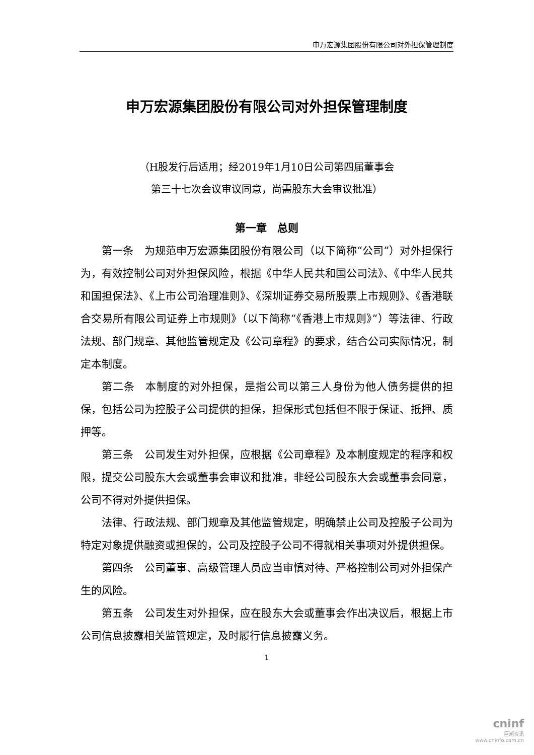申万宏源集团股份有限公司对外担保管理制度
申万宏源集团股份有限公司对外担保管理制度
（H股发行后适用；经2019年1月10日公司第四届董事会
第三十七次会议审议同意，尚需股东大会审议批准）
第一章　总则
第一条　为规范申万宏源集团股份有限公司（以下简称“公司”）对外担保行为，有效控制公司对外担保风险，根据《中华人民共和国公司法》、《中华人民共和国担保法》、《上市公司治理准则》、《深圳证券交易所股票上市规则》、《香港联合交易所有限公司证券上市规则》（以下简称“《香港上市规则》”）等法律、行政法规、部门规章、其他监管规定及《公司章程》的要求，结合公司实际情况，制定本制度。
第二条　本制度的对外担保，是指公司以第三人身份为他人债务提供的担保，包括公司为控股子公司提供的担保，担保形式包括但不限于保证、抵押、质押等。
第三条　公司发生对外担保，应根据《公司章程》及本制度规定的程序和权限，提交公司股东大会或董事会审议和批准，非经公司股东大会或董事会同意，公司不得对外提供担保。
法律、行政法规、部门规章及其他监管规定，明确禁止公司及控股子公司为特定对象提供融资或担保的，公司及控股子公司不得就相关事项对外提供担保。
第四条　公司董事、高级管理人员应当审慎对待、严格控制公司对外担保产生的风险。
第五条　公司发生对外担保，应在股东大会或董事会作出决议后，根据上市公司信息披露相关监管规定，及时履行信息披露义务。
1
cninf
巨潮资讯
www.cninfo.com.cn